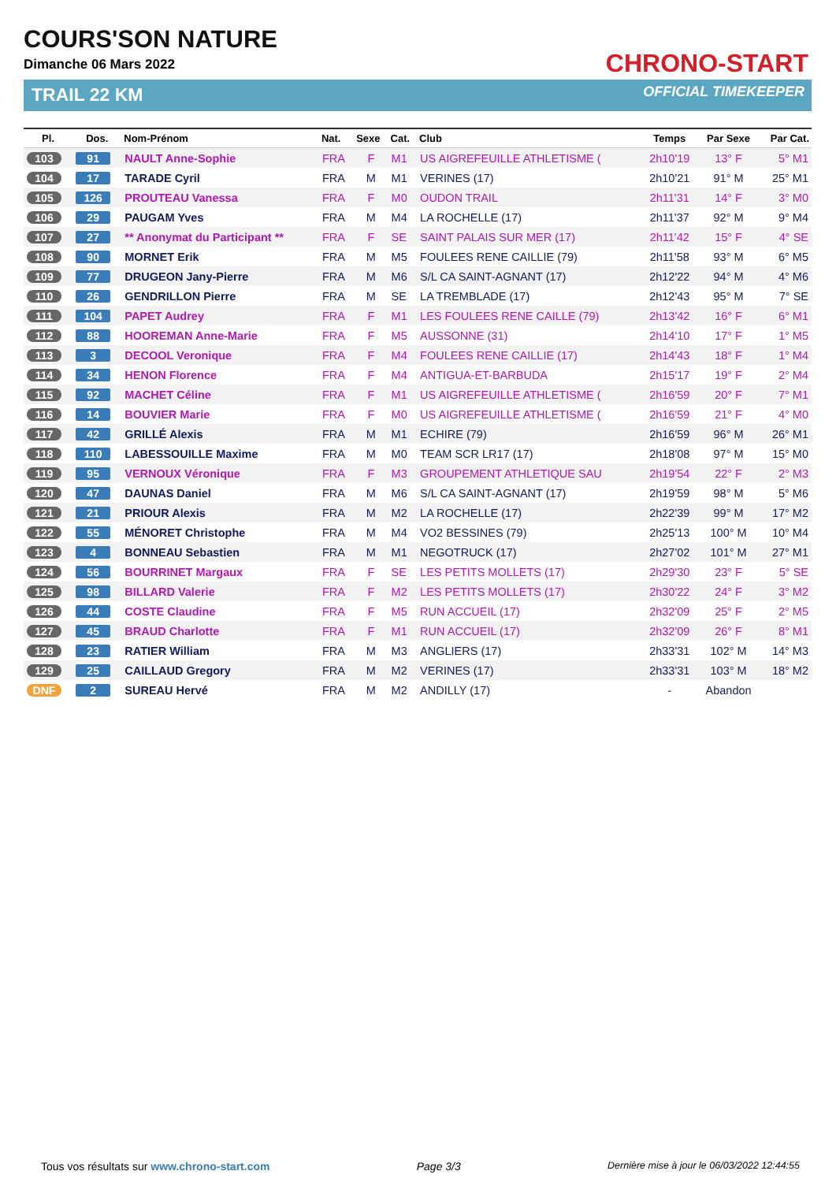COURS'SON NATURE
Dimanche 06 Mars 2022
TRAIL 22 KM
CHRONO-START
OFFICIAL TIMEKEEPER
| Pl. | Dos. | Nom-Prénom | Nat. | Sexe | Cat. | Club | Temps | Par Sexe | Par Cat. |
| --- | --- | --- | --- | --- | --- | --- | --- | --- | --- |
| 103 | 91 | NAULT Anne-Sophie | FRA | F | M1 | US AIGREFEUILLE ATHLETISME ( | 2h10'19 | 13° F | 5° M1 |
| 104 | 17 | TARADE Cyril | FRA | M | M1 | VERINES (17) | 2h10'21 | 91° M | 25° M1 |
| 105 | 126 | PROUTEAU Vanessa | FRA | F | M0 | OUDON TRAIL | 2h11'31 | 14° F | 3° M0 |
| 106 | 29 | PAUGAM Yves | FRA | M | M4 | LA ROCHELLE (17) | 2h11'37 | 92° M | 9° M4 |
| 107 | 27 | ** Anonymat du Participant ** | FRA | F | SE | SAINT PALAIS SUR MER (17) | 2h11'42 | 15° F | 4° SE |
| 108 | 90 | MORNET Erik | FRA | M | M5 | FOULEES RENE CAILLIE (79) | 2h11'58 | 93° M | 6° M5 |
| 109 | 77 | DRUGEON Jany-Pierre | FRA | M | M6 | S/L CA SAINT-AGNANT (17) | 2h12'22 | 94° M | 4° M6 |
| 110 | 26 | GENDRILLON Pierre | FRA | M | SE | LA TREMBLADE (17) | 2h12'43 | 95° M | 7° SE |
| 111 | 104 | PAPET Audrey | FRA | F | M1 | LES FOULEES RENE CAILLE (79) | 2h13'42 | 16° F | 6° M1 |
| 112 | 88 | HOOREMAN Anne-Marie | FRA | F | M5 | AUSSONNE (31) | 2h14'10 | 17° F | 1° M5 |
| 113 | 3 | DECOOL Veronique | FRA | F | M4 | FOULEES RENE CAILLIE (17) | 2h14'43 | 18° F | 1° M4 |
| 114 | 34 | HENON Florence | FRA | F | M4 | ANTIGUA-ET-BARBUDA | 2h15'17 | 19° F | 2° M4 |
| 115 | 92 | MACHET Céline | FRA | F | M1 | US AIGREFEUILLE ATHLETISME ( | 2h16'59 | 20° F | 7° M1 |
| 116 | 14 | BOUVIER Marie | FRA | F | M0 | US AIGREFEUILLE ATHLETISME ( | 2h16'59 | 21° F | 4° M0 |
| 117 | 42 | GRILLÉ Alexis | FRA | M | M1 | ECHIRE (79) | 2h16'59 | 96° M | 26° M1 |
| 118 | 110 | LABESSOUILLE Maxime | FRA | M | M0 | TEAM SCR LR17 (17) | 2h18'08 | 97° M | 15° M0 |
| 119 | 95 | VERNOUX Véronique | FRA | F | M3 | GROUPEMENT ATHLETIQUE SAU | 2h19'54 | 22° F | 2° M3 |
| 120 | 47 | DAUNAS Daniel | FRA | M | M6 | S/L CA SAINT-AGNANT (17) | 2h19'59 | 98° M | 5° M6 |
| 121 | 21 | PRIOUR Alexis | FRA | M | M2 | LA ROCHELLE (17) | 2h22'39 | 99° M | 17° M2 |
| 122 | 55 | MÉNORET Christophe | FRA | M | M4 | VO2 BESSINES (79) | 2h25'13 | 100° M | 10° M4 |
| 123 | 4 | BONNEAU Sebastien | FRA | M | M1 | NEGOTRUCK (17) | 2h27'02 | 101° M | 27° M1 |
| 124 | 56 | BOURRINET Margaux | FRA | F | SE | LES PETITS MOLLETS (17) | 2h29'30 | 23° F | 5° SE |
| 125 | 98 | BILLARD Valerie | FRA | F | M2 | LES PETITS MOLLETS (17) | 2h30'22 | 24° F | 3° M2 |
| 126 | 44 | COSTE Claudine | FRA | F | M5 | RUN ACCUEIL (17) | 2h32'09 | 25° F | 2° M5 |
| 127 | 45 | BRAUD Charlotte | FRA | F | M1 | RUN ACCUEIL (17) | 2h32'09 | 26° F | 8° M1 |
| 128 | 23 | RATIER William | FRA | M | M3 | ANGLIERS (17) | 2h33'31 | 102° M | 14° M3 |
| 129 | 25 | CAILLAUD Gregory | FRA | M | M2 | VERINES (17) | 2h33'31 | 103° M | 18° M2 |
| DNF | 2 | SUREAU Hervé | FRA | M | M2 | ANDILLY (17) | - | Abandon | |
Tous vos résultats sur www.chrono-start.com Page 3/3 Dernière mise à jour le 06/03/2022 12:44:55